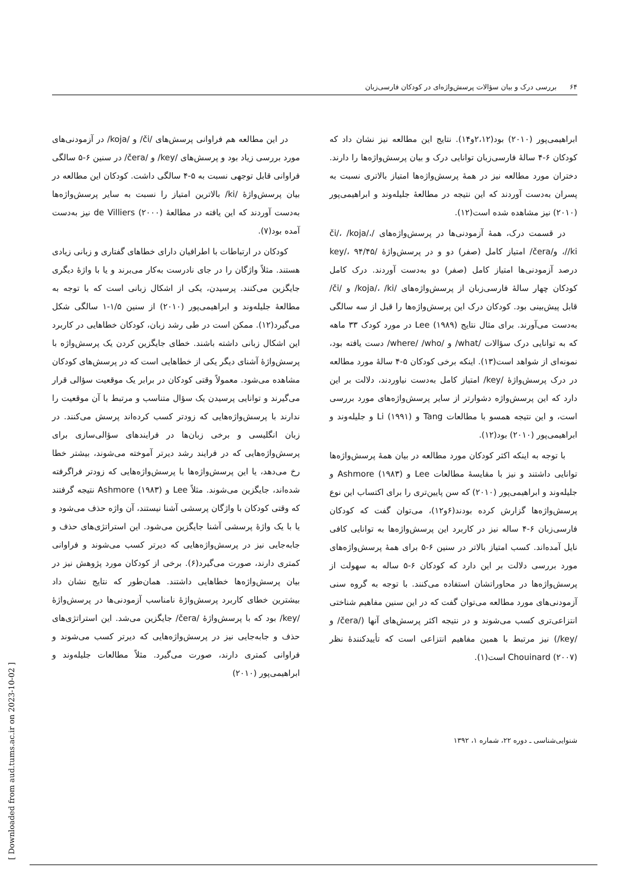۶۴ بررسی درک و بیان سؤالات پرسش‌واژه‌ای در کودکان فارسی‌زبان
ابراهیمی‌پور (۲۰۱۰) بود(۲،۱۲و۱۴). نتایج این مطالعه نیز نشان داد که کودکان ۶-۴ سالهٔ فارسی‌زبان توانایی درک و بیان پرسش‌واژه‌ها را دارند. دختران مورد مطالعه نیز در همهٔ پرسش‌واژه‌ها امتیاز بالاتری نسبت به پسران به‌دست آوردند که این نتیجه در مطالعهٔ جلیله‌وند و ابراهیمی‌پور (۲۰۱۰) نیز مشاهده شده است(۱۲).
در قسمت درک، همهٔ آزمودنی‌ها در پرسش‌واژه‌های /či/، /koja/، /ki/، و/čera/ امتیاز کامل (صفر) دو و در پرسش‌واژهٔ /key/، ۹۴/۴۵ درصد آزمودنی‌ها امتیاز کامل (صفر) دو به‌دست آوردند. درک کامل کودکان چهار سالهٔ فارسی‌زبان از پرسش‌واژه‌های /koja/، /ki/ و /či/ قابل پیش‌بینی بود. کودکان درک این پرسش‌واژه‌ها را قبل از سه سالگی به‌دست می‌آورند. برای مثال نتایج Lee (۱۹۸۹) در مورد کودک ۳۳ ماهه که به توانایی درک سؤالات /what/ و /where/ /who/ دست یافته بود، نمونه‌ای از شواهد است(۱۳). اینکه برخی کودکان ۵-۴ سالهٔ مورد مطالعه در درک پرسش‌واژهٔ /key/ امتیاز کامل به‌دست نیاوردند، دلالت بر این دارد که این پرسش‌واژه دشوارتر از سایر پرسش‌واژه‌های مورد بررسی است، و این نتیجه همسو با مطالعات Tang و Li (۱۹۹۱) و جلیله‌وند و ابراهیمی‌پور (۲۰۱۰) بود(۱۲).
با توجه به اینکه اکثر کودکان مورد مطالعه در بیان همهٔ پرسش‌واژه‌ها توانایی داشتند و نیز با مقایسهٔ مطالعات Lee و Ashmore (۱۹۸۳) و جلیله‌وند و ابراهیمی‌پور (۲۰۱۰) که سن پایین‌تری را برای اکتساب این نوع پرسش‌واژه‌ها گزارش کرده بودند(۶و۱۲)، می‌توان گفت که کودکان فارسی‌زبان ۶-۴ ساله نیز در کاربرد این پرسش‌واژه‌ها به توانایی کافی نایل آمده‌اند. کسب امتیاز بالاتر در سنین ۶-۵ برای همهٔ پرسش‌واژه‌های مورد بررسی دلالت بر این دارد که کودکان ۶-۵ ساله به سهولت از پرسش‌واژه‌ها در محاوراتشان استفاده می‌کنند. با توجه به گروه سنی آزمودنی‌های مورد مطالعه می‌توان گفت که در این سنین مفاهیم شناختی انتزاعی‌تری کسب می‌شوند و در نتیجه اکثر پرسش‌های آنها (/čera/ و /key/) نیز مرتبط با همین مفاهیم انتزاعی است که تأییدکنندهٔ نظر Chouinard (۲۰۰۷) است(۱).
در این مطالعه هم فراوانی پرسش‌های /či/ و /koja/ در آزمودنی‌های مورد بررسی زیاد بود و پرسش‌های /key/ و /čera/ در سنین ۶-۵ سالگی فراوانی قابل توجهی نسبت به ۵-۴ سالگی داشت. کودکان این مطالعه در بیان پرسش‌واژهٔ /ki/ بالاترین امتیاز را نسبت به سایر پرسش‌واژه‌ها به‌دست آوردند که این یافته در مطالعهٔ de Villiers (۲۰۰۰) نیز به‌دست آمده بود(۷).
کودکان در ارتباطات با اطرافیان دارای خطاهای گفتاری و زبانی زیادی هستند. مثلاً واژگان را در جای نادرست به‌کار می‌برند و یا با واژهٔ دیگری جایگزین می‌کنند. پرسیدن، یکی از اشکال زبانی است که با توجه به مطالعهٔ جلیله‌وند و ابراهیمی‌پور (۲۰۱۰) از سنین ۱/۵-۱ سالگی شکل می‌گیرد(۱۲). ممکن است در طی رشد زبان، کودکان خطاهایی در کاربرد این اشکال زبانی داشته باشند. خطای جایگزین کردن یک پرسش‌واژه با پرسش‌واژهٔ آشنای دیگر یکی از خطاهایی است که در پرسش‌های کودکان مشاهده می‌شود. معمولاً وقتی کودکان در برابر یک موقعیت سؤالی قرار می‌گیرند و توانایی پرسیدن یک سؤال متناسب و مرتبط با آن موقعیت را ندارند با پرسش‌واژه‌هایی که زودتر کسب کرده‌اند پرسش می‌کنند. در زبان انگلیسی و برخی زبان‌ها در فرایندهای سؤالی‌سازی برای پرسش‌واژه‌هایی که در فرایند رشد دیرتر آموخته می‌شوند، بیشتر خطا رخ می‌دهد، یا این پرسش‌واژه‌ها با پرسش‌واژه‌هایی که زودتر فراگرفته شده‌اند، جایگزین می‌شوند. مثلاً Lee و Ashmore (۱۹۸۳) نتیجه گرفتند که وقتی کودکان با واژگان پرسشی آشنا نیستند، آن واژه حذف می‌شود و یا با یک واژهٔ پرسشی آشنا جایگزین می‌شود. این استراتژی‌های حذف و جابه‌جایی نیز در پرسش‌واژه‌هایی که دیرتر کسب می‌شوند و فراوانی کمتری دارند، صورت می‌گیرد(۶). برخی از کودکان مورد پژوهش نیز در بیان پرسش‌واژه‌ها خطاهایی داشتند. همان‌طور که نتایج نشان داد بیشترین خطای کاربرد پرسش‌واژهٔ نامناسب آزمودنی‌ها در پرسش‌واژهٔ /key/ بود که با پرسش‌واژهٔ /čera/ جایگزین می‌شد. این استراتژی‌های حذف و جابه‌جایی نیز در پرسش‌واژه‌هایی که دیرتر کسب می‌شوند و فراوانی کمتری دارند، صورت می‌گیرد. مثلاً مطالعات جلیله‌وند و ابراهیمی‌پور (۲۰۱۰)
شنوایی‌شناسی ـ دوره ۲۲، شماره ۱، ۱۳۹۲
[ Downloaded from aud.tums.ac.ir on 2023-10-02 ]